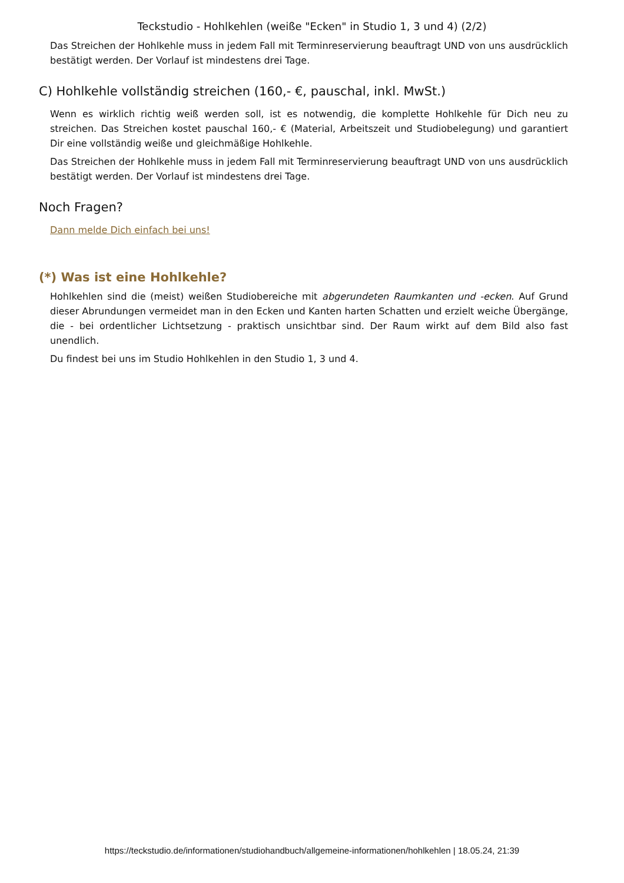Teckstudio - Hohlkehlen (weiße "Ecken" in Studio 1, 3 und 4) (2/2)
Das Streichen der Hohlkehle muss in jedem Fall mit Terminreservierung beauftragt UND von uns ausdrücklich bestätigt werden. Der Vorlauf ist mindestens drei Tage.
C) Hohlkehle vollständig streichen (160,- €, pauschal, inkl. MwSt.)
Wenn es wirklich richtig weiß werden soll, ist es notwendig, die komplette Hohlkehle für Dich neu zu streichen. Das Streichen kostet pauschal 160,- € (Material, Arbeitszeit und Studiobelegung) und garantiert Dir eine vollständig weiße und gleichmäßige Hohlkehle.
Das Streichen der Hohlkehle muss in jedem Fall mit Terminreservierung beauftragt UND von uns ausdrücklich bestätigt werden. Der Vorlauf ist mindestens drei Tage.
Noch Fragen?
Dann melde Dich einfach bei uns!
(*) Was ist eine Hohlkehle?
Hohlkehlen sind die (meist) weißen Studiobereiche mit abgerundeten Raumkanten und -ecken. Auf Grund dieser Abrundungen vermeidet man in den Ecken und Kanten harten Schatten und erzielt weiche Übergänge, die - bei ordentlicher Lichtsetzung - praktisch unsichtbar sind. Der Raum wirkt auf dem Bild also fast unendlich.
Du findest bei uns im Studio Hohlkehlen in den Studio 1, 3 und 4.
https://teckstudio.de/informationen/studiohandbuch/allgemeine-informationen/hohlkehlen | 18.05.24, 21:39